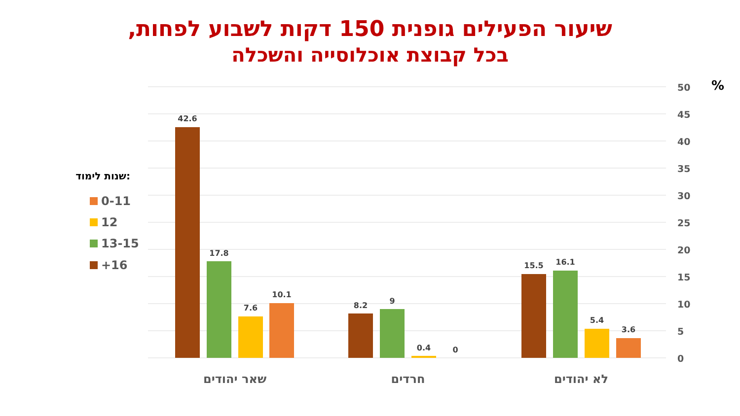שיעור הפעילים גופנית 150 דקות לשבוע לפחות,
בכל קבוצת אוכלוסייה והשכלה
50
45
40
35
30
25
20
15
10
5
0
%
42.6
17.8
7.6
10.1
8.2
9
0.4
0
15.5
16.1
5.4
3.6
שאר יהודים
חרדים
לא יהודים
שנות לימוד:
0-11
12
13-15
+16